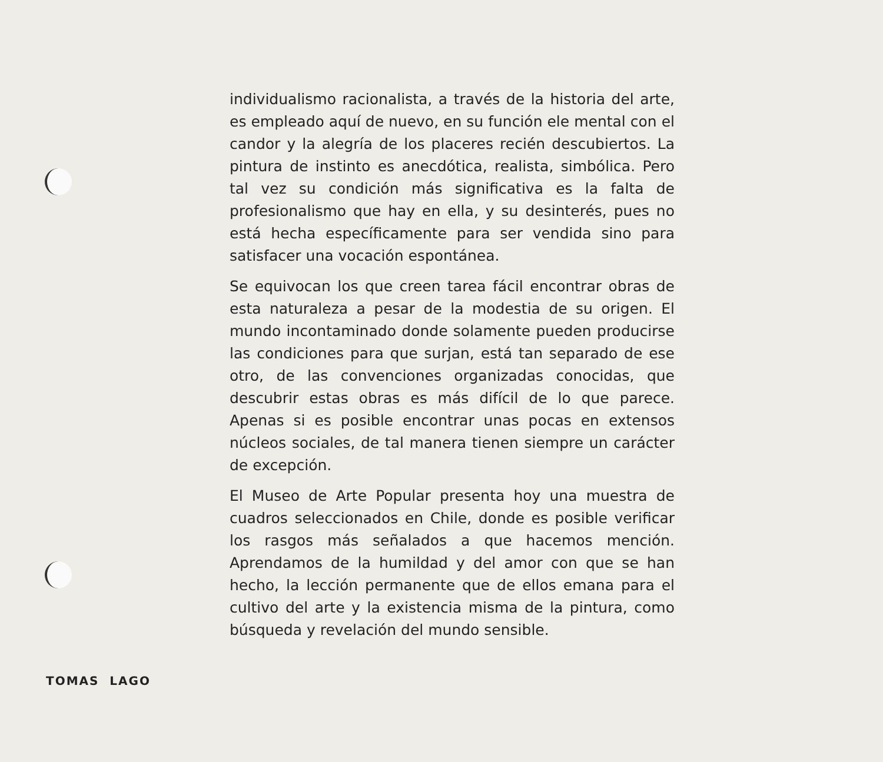individualismo racionalista, a través de la historia del arte, es empleado aquí de nuevo, en su función ele mental con el candor y la alegría de los placeres recién descubiertos. La pintura de instinto es anecdótica, rea­lista, simbólica. Pero tal vez su condición más signifi­cativa es la falta de profesionalismo que hay en ella, y su desinterés, pues no está hecha específicamente para ser vendida sino para satisfacer una vocación es­pontánea.
Se equivocan los que creen tarea fácil encontrar obras de esta naturaleza a pesar de la modestia de su origen. El mundo incontaminado donde solamente pueden pro­ducirse las condiciones para que surjan, está tan se­parado de ese otro, de las convenciones organizadas conocidas, que descubrir estas obras es más difícil de lo que parece. Apenas si es posible encontrar unas pocas en extensos núcleos sociales, de tal manera tie­nen siempre un carácter de excepción.
El Museo de Arte Popular presenta hoy una muestra de cuadros seleccionados en Chile, donde es posible verificar los rasgos más señalados a que hacemos mención. Aprendamos de la humildad y del amor con que se han hecho, la lección permanente que de ellos emana para el cultivo del arte y la existencia misma de la pintura, como búsqueda y revelación del mundo sensible.
TOMAS LAGO